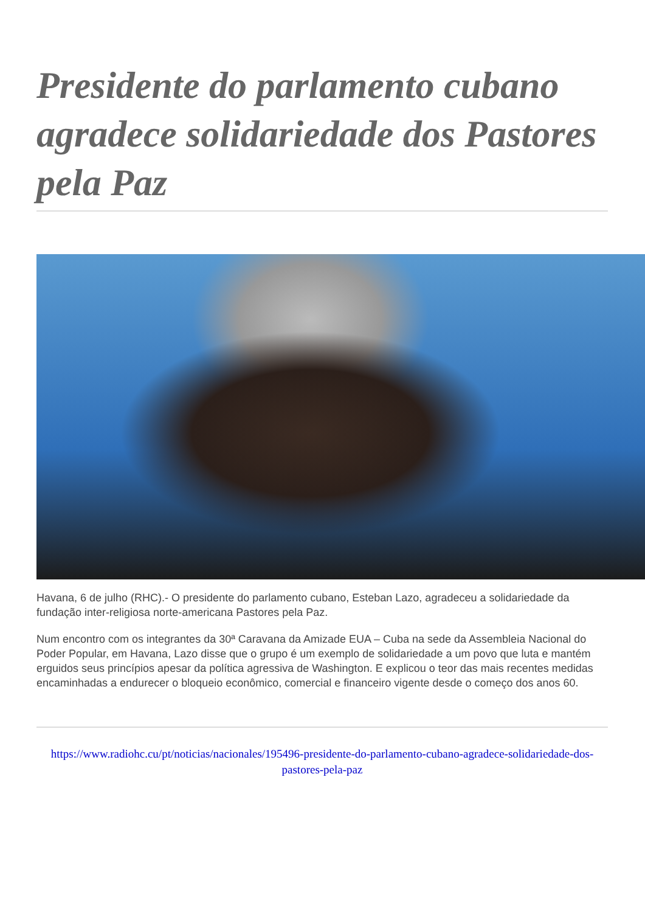Presidente do parlamento cubano agradece solidariedade dos Pastores pela Paz
Havana, 6 de julho (RHC).- O presidente do parlamento cubano, Esteban Lazo, agradeceu a solidariedade da fundação inter-religiosa norte-americana Pastores pela Paz.
Num encontro com os integrantes da 30ª Caravana da Amizade EUA – Cuba na sede da Assembleia Nacional do Poder Popular, em Havana, Lazo disse que o grupo é um exemplo de solidariedade a um povo que luta e mantém erguidos seus princípios apesar da política agressiva de Washington. E explicou o teor das mais recentes medidas encaminhadas a endurecer o bloqueio econômico, comercial e financeiro vigente desde o começo dos anos 60.
https://www.radiohc.cu/pt/noticias/nacionales/195496-presidente-do-parlamento-cubano-agradece-solidariedade-dos-pastores-pela-paz